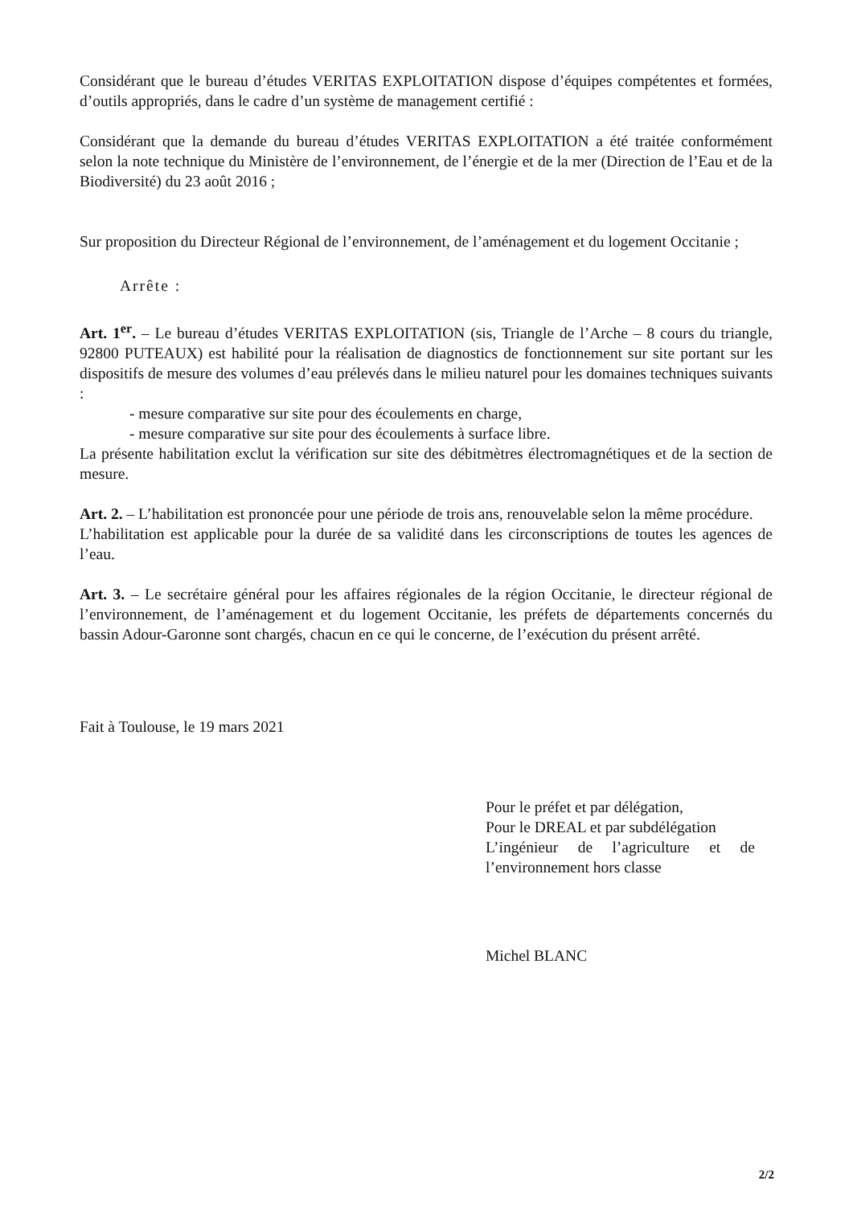Considérant que le bureau d’études VERITAS EXPLOITATION dispose d’équipes compétentes et formées, d’outils appropriés, dans le cadre d’un système de management certifié :
Considérant que la demande du bureau d’études VERITAS EXPLOITATION a été traitée conformément selon la note technique du Ministère de l’environnement, de l’énergie et de la mer (Direction de l’Eau et de la Biodiversité) du 23 août 2016 ;
Sur proposition du Directeur Régional de l’environnement, de l’aménagement et du logement Occitanie ;
Arrête :
Art. 1<sup>er</sup>. – Le bureau d’études VERITAS EXPLOITATION (sis, Triangle de l’Arche – 8 cours du triangle, 92800 PUTEAUX) est habilité pour la réalisation de diagnostics de fonctionnement sur site portant sur les dispositifs de mesure des volumes d’eau prélevés dans le milieu naturel pour les domaines techniques suivants :
- mesure comparative sur site pour des écoulements en charge,
- mesure comparative sur site pour des écoulements à surface libre.
La présente habilitation exclut la vérification sur site des débitmètres électromagnétiques et de la section de mesure.
Art. 2. – L’habilitation est prononcée pour une période de trois ans, renouvelable selon la même procédure.
L’habilitation est applicable pour la durée de sa validité dans les circonscriptions de toutes les agences de l’eau.
Art. 3. – Le secrétaire général pour les affaires régionales de la région Occitanie, le directeur régional de l’environnement, de l’aménagement et du logement Occitanie, les préfets de départements concernés du bassin Adour-Garonne sont chargés, chacun en ce qui le concerne, de l’exécution du présent arrêté.
Fait à Toulouse, le 19 mars 2021
Pour le préfet et par délégation,
Pour le DREAL et par subdélégation
L’ingénieur de l’agriculture et de l’environnement hors classe
Michel BLANC
2/2